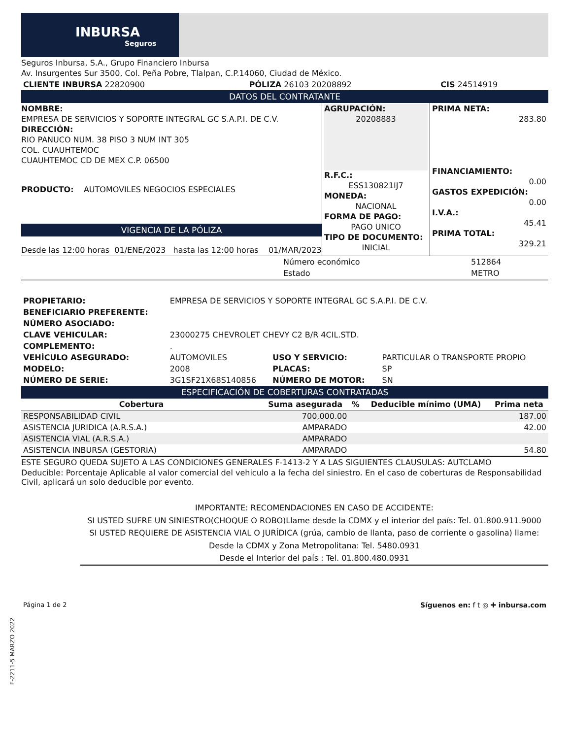INBURSA
Seguros
Seguros Inbursa, S.A., Grupo Financiero Inbursa
Av. Insurgentes Sur 3500, Col. Peña Pobre, Tlalpan, C.P.14060, Ciudad de México.
| CLIENTE INBURSA 22820900 | PÓLIZA 26103 20208892 | CIS 24514919 |
DATOS DEL CONTRATANTE
| NOMBRE: EMPRESA DE SERVICIOS Y SOPORTE INTEGRAL GC S.A.P.I. DE C.V. DIRECCIÓN: RIO PANUCO NUM. 38 PISO 3 NUM INT 305 COL. CUAUHTEMOC CUAUHTEMOC CD DE MEX C.P. 06500 PRODUCTO: AUTOMOVILES NEGOCIOS ESPECIALES VIGENCIA DE LA PÓLIZA Desde las 12:00 horas 01/ENE/2023 hasta las 12:00 horas 01/MAR/2023 | AGRUPACIÓN: 20208883 R.F.C.: ESS130821IJ7 MONEDA: NACIONAL FORMA DE PAGO: PAGO UNICO TIPO DE DOCUMENTO: INICIAL | PRIMA NETA: 283.80 FINANCIAMIENTO: 0.00 GASTOS EXPEDICIÓN: 0.00 I.V.A.: 45.41 PRIMA TOTAL: 329.21 |
| | Número económico | 512864 |
| | Estado | METRO |
| PROPIETARIO: | EMPRESA DE SERVICIOS Y SOPORTE INTEGRAL GC S.A.P.I. DE C.V. | | |
| BENEFICIARIO PREFERENTE: | | | |
| NÚMERO ASOCIADO: | | | |
| CLAVE VEHICULAR: | 23000275 CHEVROLET CHEVY C2 B/R 4CIL.STD. | | |
| COMPLEMENTO: | . | | |
| VEHÍCULO ASEGURADO: | AUTOMOVILES | USO Y SERVICIO: | PARTICULAR O TRANSPORTE PROPIO |
| MODELO: | 2008 | PLACAS: | SP |
| NÚMERO DE SERIE: | 3G1SF21X68S140856 | NÚMERO DE MOTOR: | SN |
ESPECIFICACIÓN DE COBERTURAS CONTRATADAS
| Cobertura | Suma asegurada | % | Deducible mínimo (UMA) | Prima neta |
| --- | --- | --- | --- | --- |
| RESPONSABILIDAD CIVIL | 700,000.00 | | | 187.00 |
| ASISTENCIA JURIDICA (A.R.S.A.) | AMPARADO | | | 42.00 |
| ASISTENCIA VIAL (A.R.S.A.) | AMPARADO | | | |
| ASISTENCIA INBURSA (GESTORIA) | AMPARADO | | | 54.80 |
ESTE SEGURO QUEDA SUJETO A LAS CONDICIONES GENERALES F-1413-2 Y A LAS SIGUIENTES CLAUSULAS: AUTCLAMO
Deducible: Porcentaje Aplicable al valor comercial del vehiculo a la fecha del siniestro. En el caso de coberturas de Responsabilidad Civil, aplicará un solo deducible por evento.
IMPORTANTE: RECOMENDACIONES EN CASO DE ACCIDENTE:
SI USTED SUFRE UN SINIESTRO(CHOQUE O ROBO)Llame desde la CDMX y el interior del país: Tel. 01.800.911.9000
SI USTED REQUIERE DE ASISTENCIA VIAL O JURÍDICA (grúa, cambio de llanta, paso de corriente o gasolina) llame:
Desde la CDMX y Zona Metropolitana: Tel. 5480.0931
Desde el Interior del país : Tel. 01.800.480.0931
| Página 1 de 2 | Síguenos en: f t ◎ ✚ inbursa.com |
F-2211-5 MARZO 2022